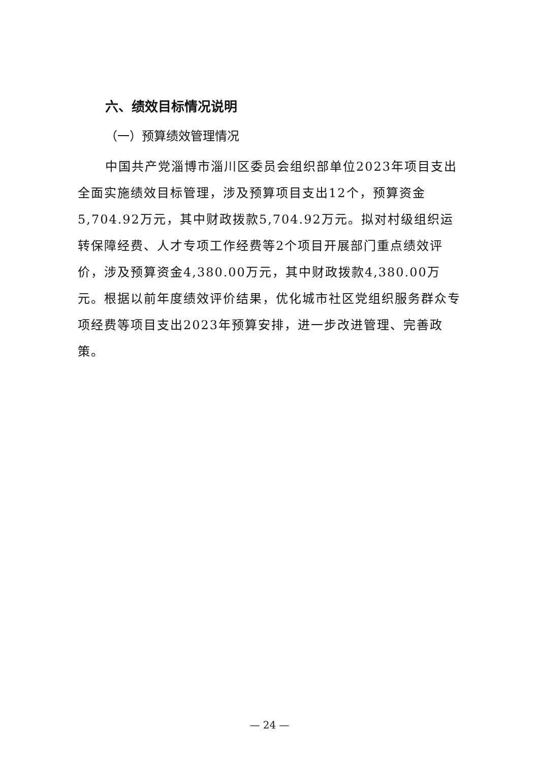六、绩效目标情况说明
（一）预算绩效管理情况
中国共产党淄博市淄川区委员会组织部单位2023年项目支出全面实施绩效目标管理，涉及预算项目支出12个，预算资金5,704.92万元，其中财政拨款5,704.92万元。拟对村级组织运转保障经费、人才专项工作经费等2个项目开展部门重点绩效评价，涉及预算资金4,380.00万元，其中财政拨款4,380.00万元。根据以前年度绩效评价结果，优化城市社区党组织服务群众专项经费等项目支出2023年预算安排，进一步改进管理、完善政策。
— 24 —